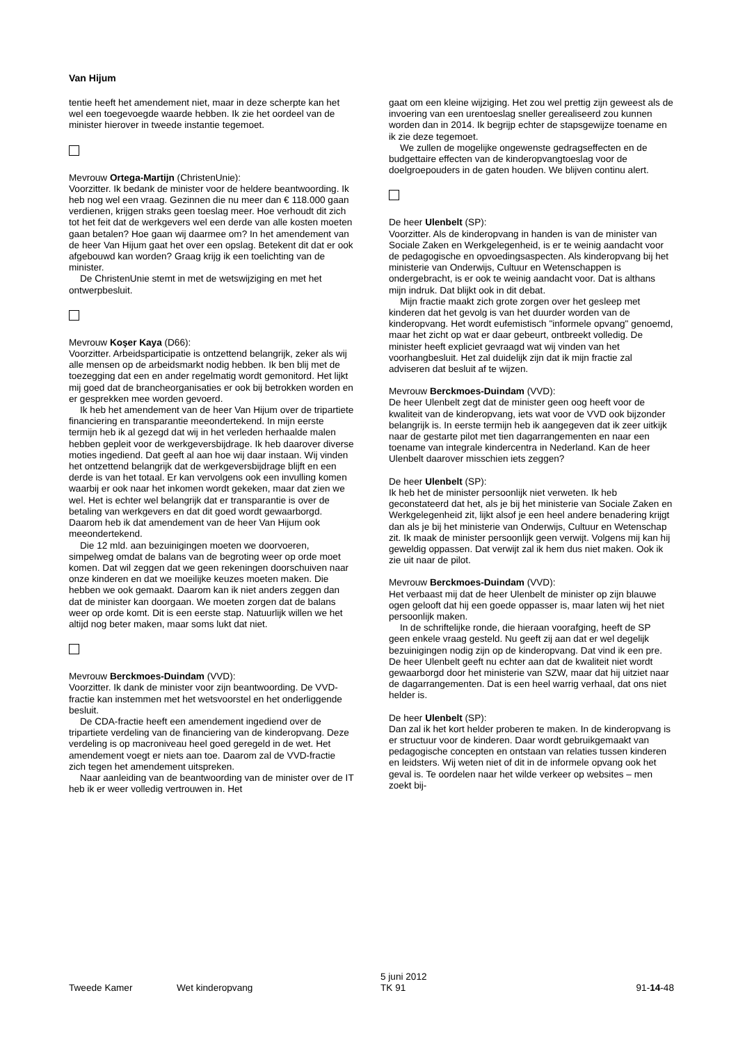Van Hijum
tentie heeft het amendement niet, maar in deze scherpte kan het wel een toegevoegde waarde hebben. Ik zie het oordeel van de minister hierover in tweede instantie tegemoet.
Mevrouw Ortega-Martijn (ChristenUnie):
Voorzitter. Ik bedank de minister voor de heldere beantwoording. Ik heb nog wel een vraag. Gezinnen die nu meer dan € 118.000 gaan verdienen, krijgen straks geen toeslag meer. Hoe verhoudt dit zich tot het feit dat de werkgevers wel een derde van alle kosten moeten gaan betalen? Hoe gaan wij daarmee om? In het amendement van de heer Van Hijum gaat het over een opslag. Betekent dit dat er ook afgebouwd kan worden? Graag krijg ik een toelichting van de minister.
De ChristenUnie stemt in met de wetswijziging en met het ontwerpbesluit.
Mevrouw Koşer Kaya (D66):
Voorzitter. Arbeidsparticipatie is ontzettend belangrijk, zeker als wij alle mensen op de arbeidsmarkt nodig hebben. Ik ben blij met de toezegging dat een en ander regelmatig wordt gemonitord. Het lijkt mij goed dat de brancheorganisaties er ook bij betrokken worden en er gesprekken mee worden gevoerd.
Ik heb het amendement van de heer Van Hijum over de tripartiete financiering en transparantie meeondertekend. In mijn eerste termijn heb ik al gezegd dat wij in het verleden herhaalde malen hebben gepleit voor de werkgeversbijdrage. Ik heb daarover diverse moties ingediend. Dat geeft al aan hoe wij daar instaan. Wij vinden het ontzettend belangrijk dat de werkgeversbijdrage blijft en een derde is van het totaal. Er kan vervolgens ook een invulling komen waarbij er ook naar het inkomen wordt gekeken, maar dat zien we wel. Het is echter wel belangrijk dat er transparantie is over de betaling van werkgevers en dat dit goed wordt gewaarborgd. Daarom heb ik dat amendement van de heer Van Hijum ook meeondertekend.
Die 12 mld. aan bezuinigingen moeten we doorvoeren, simpelweg omdat de balans van de begroting weer op orde moet komen. Dat wil zeggen dat we geen rekeningen doorschuiven naar onze kinderen en dat we moeilijke keuzes moeten maken. Die hebben we ook gemaakt. Daarom kan ik niet anders zeggen dan dat de minister kan doorgaan. We moeten zorgen dat de balans weer op orde komt. Dit is een eerste stap. Natuurlijk willen we het altijd nog beter maken, maar soms lukt dat niet.
Mevrouw Berckmoes-Duindam (VVD):
Voorzitter. Ik dank de minister voor zijn beantwoording. De VVD-fractie kan instemmen met het wetsvoorstel en het onderliggende besluit.
De CDA-fractie heeft een amendement ingediend over de tripartiete verdeling van de financiering van de kinderopvang. Deze verdeling is op macroniveau heel goed geregeld in de wet. Het amendement voegt er niets aan toe. Daarom zal de VVD-fractie zich tegen het amendement uitspreken.
Naar aanleiding van de beantwoording van de minister over de IT heb ik er weer volledig vertrouwen in. Het
gaat om een kleine wijziging. Het zou wel prettig zijn geweest als de invoering van een urentoeslag sneller gerealiseerd zou kunnen worden dan in 2014. Ik begrijp echter de stapsgewijze toename en ik zie deze tegemoet.
We zullen de mogelijke ongewenste gedragseffecten en de budgettaire effecten van de kinderopvangtoeslag voor de doelgroepouders in de gaten houden. We blijven continu alert.
De heer Ulenbelt (SP):
Voorzitter. Als de kinderopvang in handen is van de minister van Sociale Zaken en Werkgelegenheid, is er te weinig aandacht voor de pedagogische en opvoedingsaspecten. Als kinderopvang bij het ministerie van Onderwijs, Cultuur en Wetenschappen is ondergebracht, is er ook te weinig aandacht voor. Dat is althans mijn indruk. Dat blijkt ook in dit debat.
Mijn fractie maakt zich grote zorgen over het gesleep met kinderen dat het gevolg is van het duurder worden van de kinderopvang. Het wordt eufemistisch "informele opvang" genoemd, maar het zicht op wat er daar gebeurt, ontbreekt volledig. De minister heeft expliciet gevraagd wat wij vinden van het voorhangbesluit. Het zal duidelijk zijn dat ik mijn fractie zal adviseren dat besluit af te wijzen.
Mevrouw Berckmoes-Duindam (VVD):
De heer Ulenbelt zegt dat de minister geen oog heeft voor de kwaliteit van de kinderopvang, iets wat voor de VVD ook bijzonder belangrijk is. In eerste termijn heb ik aangegeven dat ik zeer uitkijk naar de gestarte pilot met tien dagarrangementen en naar een toename van integrale kindercentra in Nederland. Kan de heer Ulenbelt daarover misschien iets zeggen?
De heer Ulenbelt (SP):
Ik heb het de minister persoonlijk niet verweten. Ik heb geconstateerd dat het, als je bij het ministerie van Sociale Zaken en Werkgelegenheid zit, lijkt alsof je een heel andere benadering krijgt dan als je bij het ministerie van Onderwijs, Cultuur en Wetenschap zit. Ik maak de minister persoonlijk geen verwijt. Volgens mij kan hij geweldig oppassen. Dat verwijt zal ik hem dus niet maken. Ook ik zie uit naar de pilot.
Mevrouw Berckmoes-Duindam (VVD):
Het verbaast mij dat de heer Ulenbelt de minister op zijn blauwe ogen gelooft dat hij een goede oppasser is, maar laten wij het niet persoonlijk maken.
In de schriftelijke ronde, die hieraan voorafging, heeft de SP geen enkele vraag gesteld. Nu geeft zij aan dat er wel degelijk bezuinigingen nodig zijn op de kinderopvang. Dat vind ik een pre. De heer Ulenbelt geeft nu echter aan dat de kwaliteit niet wordt gewaarborgd door het ministerie van SZW, maar dat hij uitziet naar de dagarrangementen. Dat is een heel warrig verhaal, dat ons niet helder is.
De heer Ulenbelt (SP):
Dan zal ik het kort helder proberen te maken. In de kinderopvang is er structuur voor de kinderen. Daar wordt gebruikgemaakt van pedagogische concepten en ontstaan van relaties tussen kinderen en leidsters. Wij weten niet of dit in de informele opvang ook het geval is. Te oordelen naar het wilde verkeer op websites – men zoekt bij-
Tweede Kamer Wet kinderopvang
5 juni 2012
TK 91
91-14-48